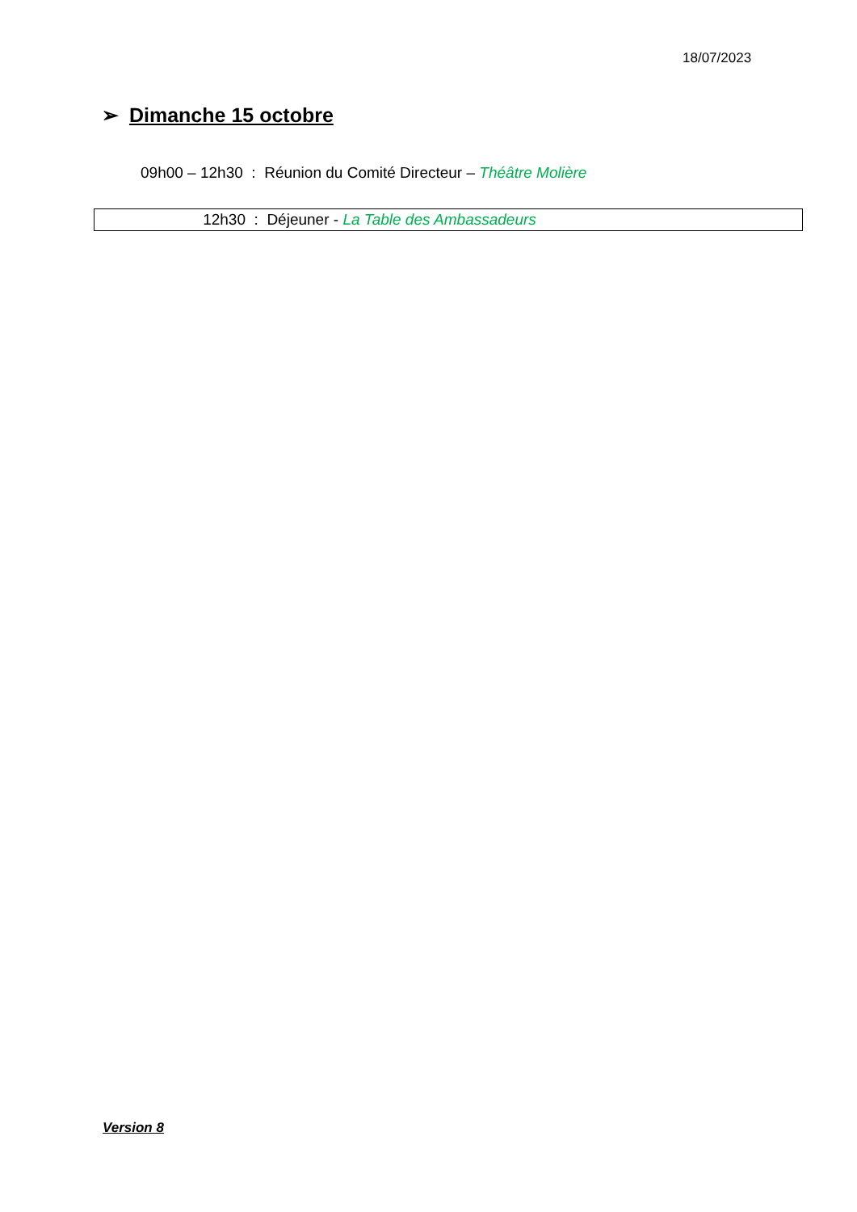18/07/2023
➢ Dimanche 15 octobre
09h00 – 12h30 : Réunion du Comité Directeur – Théâtre Molière
12h30 : Déjeuner - La Table des Ambassadeurs
Version 8